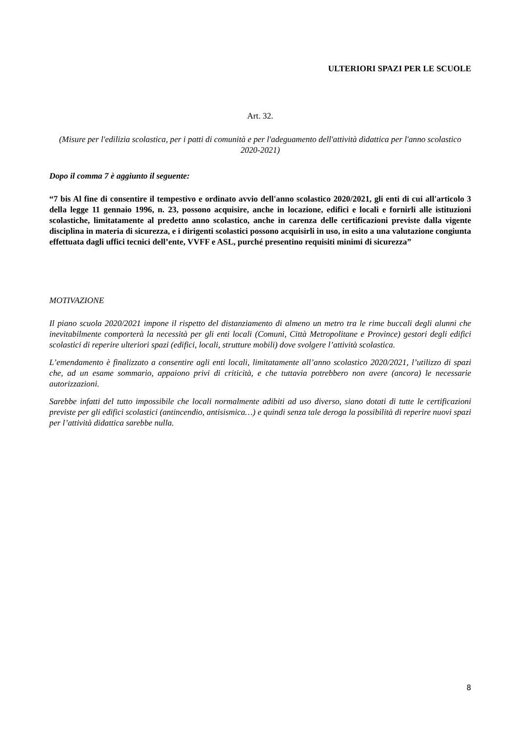ULTERIORI SPAZI PER LE SCUOLE
Art. 32.
(Misure per l'edilizia scolastica, per i patti di comunità e per l'adeguamento dell'attività didattica per l'anno scolastico 2020-2021)
Dopo il comma 7 è aggiunto il seguente:
“7 bis Al fine di consentire il tempestivo e ordinato avvio dell'anno scolastico 2020/2021, gli enti di cui all'articolo 3 della legge 11 gennaio 1996, n. 23, possono acquisire, anche in locazione, edifici e locali e fornirli alle istituzioni scolastiche, limitatamente al predetto anno scolastico, anche in carenza delle certificazioni previste dalla vigente disciplina in materia di sicurezza, e i dirigenti scolastici possono acquisirli in uso, in esito a una valutazione congiunta effettuata dagli uffici tecnici dell’ente, VVFF e ASL, purché presentino requisiti minimi di sicurezza”
MOTIVAZIONE
Il piano scuola 2020/2021 impone il rispetto del distanziamento di almeno un metro tra le rime buccali degli alunni che inevitabilmente comporterà la necessità per gli enti locali (Comuni, Città Metropolitane e Province) gestori degli edifici scolastici di reperire ulteriori spazi (edifici, locali, strutture mobili) dove svolgere l’attività scolastica.
L’emendamento è finalizzato a consentire agli enti locali, limitatamente all’anno scolastico 2020/2021, l’utilizzo di spazi che, ad un esame sommario, appaiono privi di criticità, e che tuttavia potrebbero non avere (ancora) le necessarie autorizzazioni.
Sarebbe infatti del tutto impossibile che locali normalmente adibiti ad uso diverso, siano dotati di tutte le certificazioni previste per gli edifici scolastici (antincendio, antisismica…) e quindi senza tale deroga la possibilità di reperire nuovi spazi per l’attività didattica sarebbe nulla.
8